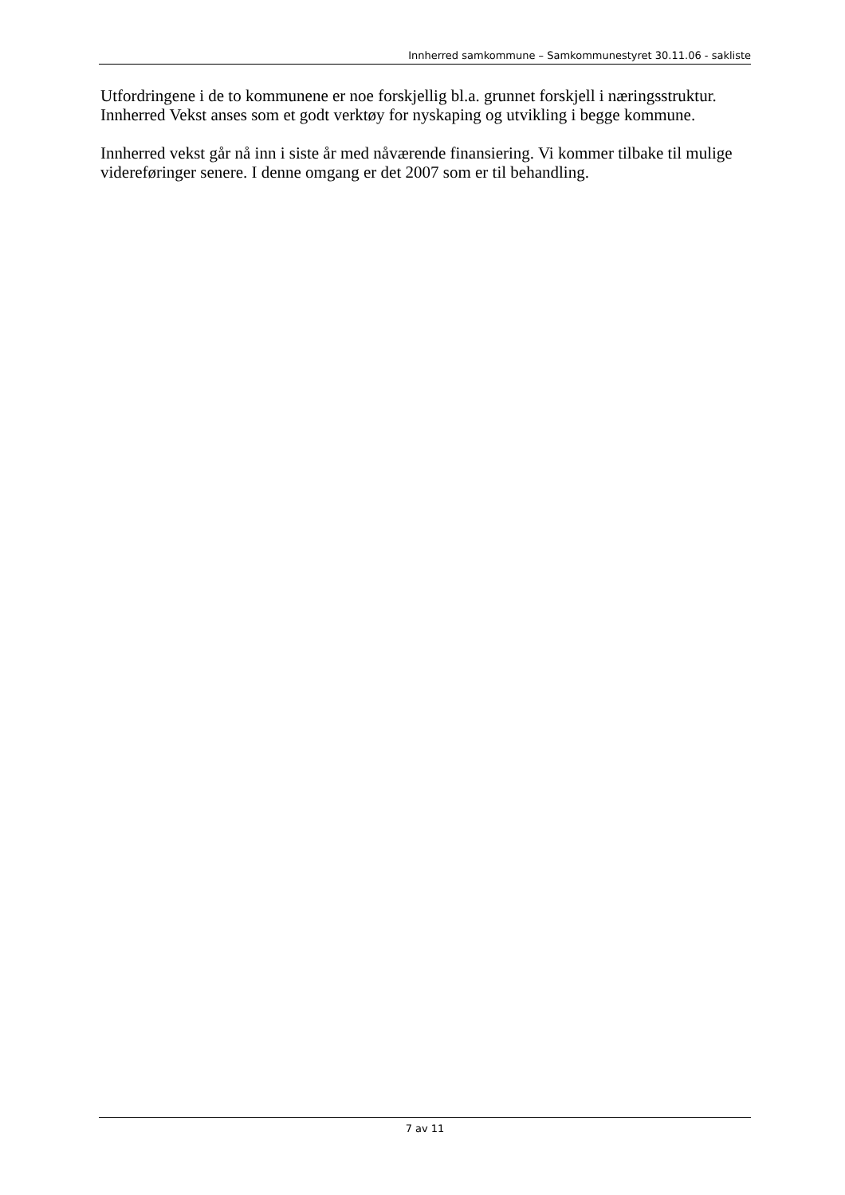Innherred samkommune – Samkommunestyret 30.11.06 - sakliste
Utfordringene i de to kommunene er noe forskjellig bl.a. grunnet forskjell i næringsstruktur. Innherred Vekst anses som et godt verktøy for nyskaping og utvikling i begge kommune.
Innherred vekst går nå inn i siste år med nåværende finansiering. Vi kommer tilbake til mulige videreføringer senere. I denne omgang er det 2007 som er til behandling.
7 av 11